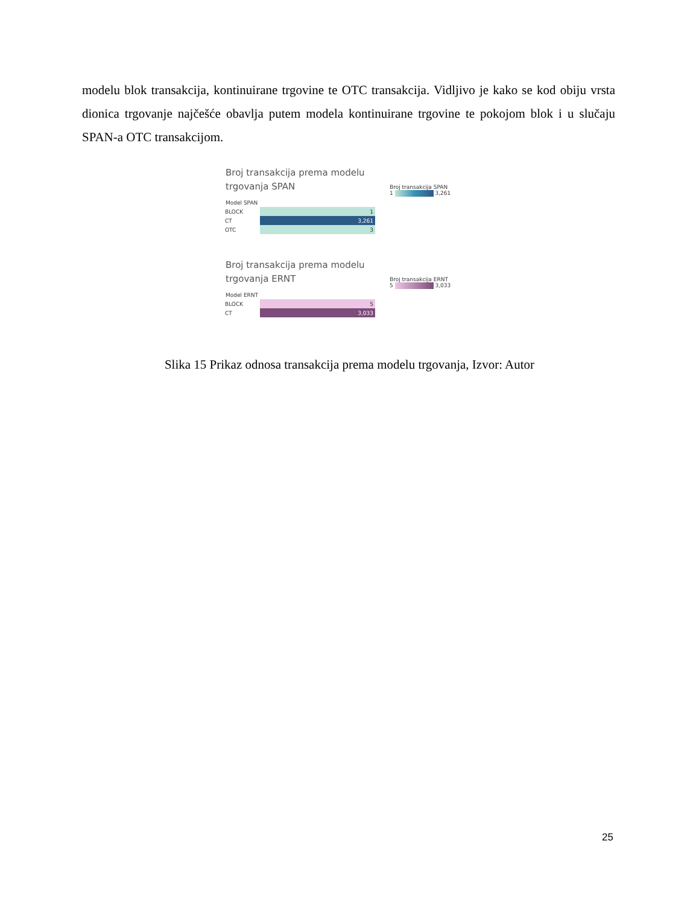modelu blok transakcija, kontinuirane trgovine te OTC transakcija. Vidljivo je kako se kod obiju vrsta dionica trgovanje najčešće obavlja putem modela kontinuirane trgovine te pokojom blok i u slučaju SPAN-a OTC transakcijom.
Broj transakcija prema modelu
trgovanja SPAN
Model SPAN
| BLOCK | 1 |
| CT | 3,261 |
| OTC | 3 |
Broj transakcija SPAN
1 3,261
Broj transakcija prema modelu
trgovanja ERNT
Model ERNT
| BLOCK | 5 |
| CT | 3,033 |
Broj transakcija ERNT
5 3,033
Slika 15 Prikaz odnosa transakcija prema modelu trgovanja, Izvor: Autor
25